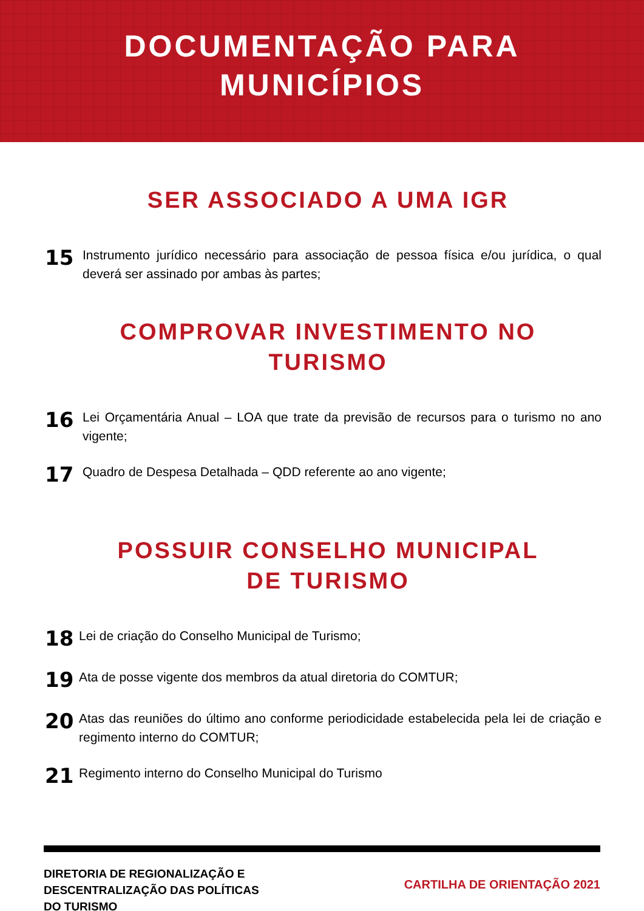DOCUMENTAÇÃO PARA
MUNICÍPIOS
SER ASSOCIADO A UMA IGR
15
Instrumento jurídico necessário para associação de pessoa física e/ou jurídica, o qual deverá ser assinado por ambas às partes;
COMPROVAR INVESTIMENTO NO TURISMO
16
Lei Orçamentária Anual – LOA que trate da previsão de recursos para o turismo no ano vigente;
17
Quadro de Despesa Detalhada – QDD referente ao ano vigente;
POSSUIR CONSELHO MUNICIPAL DE TURISMO
18
Lei de criação do Conselho Municipal de Turismo;
19
Ata de posse vigente dos membros da atual diretoria do COMTUR;
20
Atas das reuniões do último ano conforme periodicidade estabelecida pela lei de criação e regimento interno do COMTUR;
21
Regimento interno do Conselho Municipal do Turismo
DIRETORIA DE REGIONALIZAÇÃO E
DESCENTRALIZAÇÃO DAS POLÍTICAS
DO TURISMO
CARTILHA DE ORIENTAÇÃO 2021